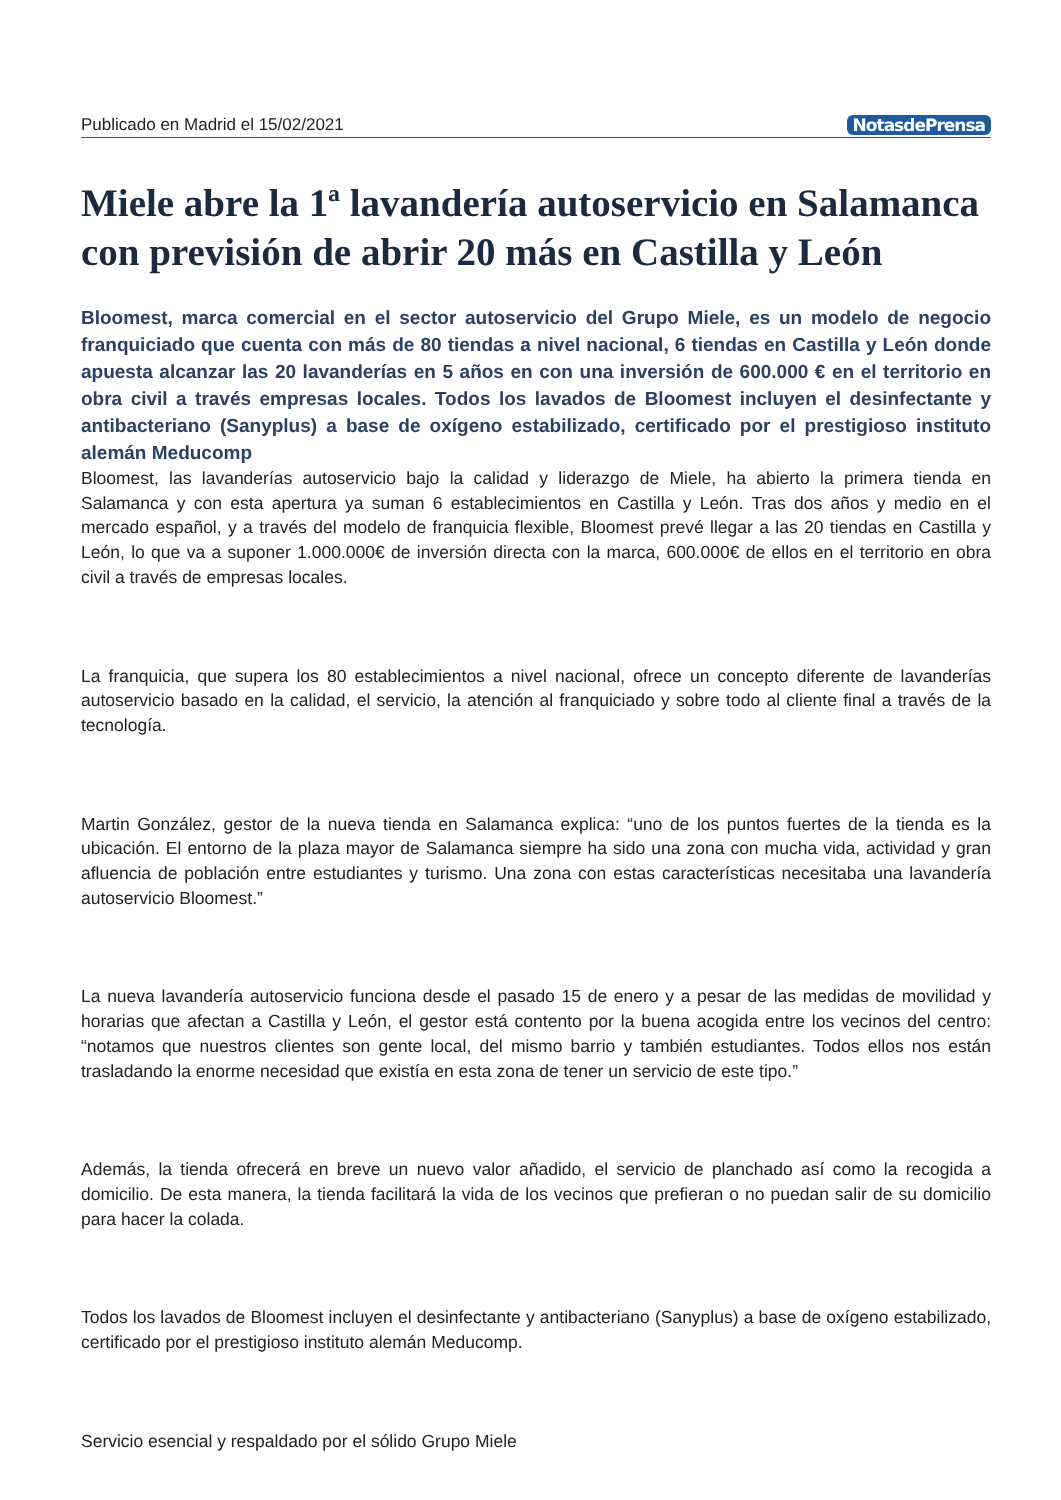Publicado en Madrid el 15/02/2021 NotasdePrensa
Miele abre la 1ª lavandería autoservicio en Salamanca con previsión de abrir 20 más en Castilla y León
Bloomest, marca comercial en el sector autoservicio del Grupo Miele, es un modelo de negocio franquiciado que cuenta con más de 80 tiendas a nivel nacional, 6 tiendas en Castilla y León donde apuesta alcanzar las 20 lavanderías en 5 años en con una inversión de 600.000 € en el territorio en obra civil a través empresas locales. Todos los lavados de Bloomest incluyen el desinfectante y antibacteriano (Sanyplus) a base de oxígeno estabilizado, certificado por el prestigioso instituto alemán Meducomp
Bloomest, las lavanderías autoservicio bajo la calidad y liderazgo de Miele, ha abierto la primera tienda en Salamanca y con esta apertura ya suman 6 establecimientos en Castilla y León. Tras dos años y medio en el mercado español, y a través del modelo de franquicia flexible, Bloomest prevé llegar a las 20 tiendas en Castilla y León, lo que va a suponer 1.000.000€ de inversión directa con la marca, 600.000€ de ellos en el territorio en obra civil a través de empresas locales.
La franquicia, que supera los 80 establecimientos a nivel nacional, ofrece un concepto diferente de lavanderías autoservicio basado en la calidad, el servicio, la atención al franquiciado y sobre todo al cliente final a través de la tecnología.
Martin González, gestor de la nueva tienda en Salamanca explica: “uno de los puntos fuertes de la tienda es la ubicación. El entorno de la plaza mayor de Salamanca siempre ha sido una zona con mucha vida, actividad y gran afluencia de población entre estudiantes y turismo. Una zona con estas características necesitaba una lavandería autoservicio Bloomest.”
La nueva lavandería autoservicio funciona desde el pasado 15 de enero y a pesar de las medidas de movilidad y horarias que afectan a Castilla y León, el gestor está contento por la buena acogida entre los vecinos del centro: “notamos que nuestros clientes son gente local, del mismo barrio y también estudiantes. Todos ellos nos están trasladando la enorme necesidad que existía en esta zona de tener un servicio de este tipo.”
Además, la tienda ofrecerá en breve un nuevo valor añadido, el servicio de planchado así como la recogida a domicilio. De esta manera, la tienda facilitará la vida de los vecinos que prefieran o no puedan salir de su domicilio para hacer la colada.
Todos los lavados de Bloomest incluyen el desinfectante y antibacteriano (Sanyplus) a base de oxígeno estabilizado, certificado por el prestigioso instituto alemán Meducomp.
Servicio esencial y respaldado por el sólido Grupo Miele